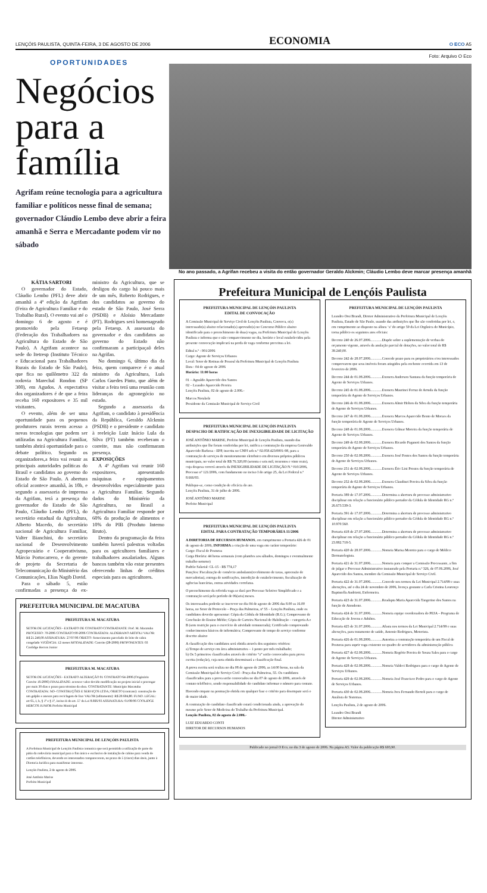LENÇÓIS PAULISTA, QUINTA-FEIRA, 3 DE AGOSTO DE 2006 ECONOMIA O ECO A5
OPORTUNIDADES
Negócios
para a
família
Agrifam reúne tecnologia para a agricultura familiar e políticos nesse final de semana; governador Cláudio Lembo deve abrir a feira amanhã e Serra e Mercadante podem vir no sábado
Foto: Arquivo O Eco
No ano passado, a Agrifan recebeu a visita do então governador Geraldo Alckmin; Cláudio Lembo deve marcar presença amanhã
KÁTIA SARTORI
O governador do Estado, Cláudio Lembo (PFL) deve abrir amanhã a 4ª edição da Agrifam (Feira de Agricultura Familiar e do Trabalho Rural). O evento vai até o domingo 6 de agosto e é promovido pela Fetaesp (Federação dos Trabalhadores na Agricultura do Estado de São Paulo). A Agrifam acontece na sede do Itetresp (Instituto Técnico e Educacional para Trabalhadores Rurais do Estado de São Paulo), que fica no quilômetro 322 da rodovia Marechal Rondon (SP 300), em Agudos. A expectativa dos organizadores é de que a feira receba 160 expositores e 35 mil visitantes.
O evento, além de ser uma oportunidade para os pequenos produtores rurais terem acesso a novas tecnologias que podem ser utilizadas na Agricultura Familiar, também abrirá oportunidade para o debate político. Segundo os organizadores,a feira vai reunir as principais autoridades políticas do Brasil e candidatos ao governo do Estado de São Paulo. A abertura oficial acontece amanhã, às 10h, e segundo a assessoria de imprensa da Agrifam, terá a presença do governador do Estado de São Paulo, Cláudio Lembo (PFL), do secretário estadual da Agricultura, Alberto Macedo, do secretário nacional de Agricultura Familiar, Valter Bianchini, do secretário nacional de Desenvolvimento Agropecuário e Cooperativismo, Márcio Portocarrero, e do gerente de projeto da Secretaria de Telecomunicação do Ministério das Comunicações, Elias Nagib David.
Para o sábado 5, estão confirmadas a presença do ex-ministro da Agricultura, que se desligou do cargo há pouco mais de um mês, Roberto Rodrigues, e dos candidatos ao governo do estado de São Paulo, José Serra (PSDB) e Aloísio Mercadante (PT). Rodrigues será homenageado pela Fetaesp. A assessoria do governador e dos candidatos ao governo do Estado não confirmaram a participaçaõ deles na Agrifan.
No domingo 6, último dia da feira, quem comparece é o atual ministro da Agricultura, Luís Carlos Guedes Pinto, que além de visitar a feira terá uma reunião com lideranças do agronegócio no estado.
Segundo a assessoria da Agrifam, o candidato à presidência da República, Geraldo Alckmin (PSDB) e o presidente e candidato à reeleição Luiz Inácio Lula da Silva (PT) também receberam o convite, mas não confirmaram presença.
EXPOSIÇÕES
A 4ª Agrifam vai reunir 160 expositores, apresentando máquinas e equipamentos desenvolvidos especialmente para a Agricultura Familiar. Segundo dados do Ministério da Agricultura, no Brasil a Agricultura Familiar responde por 60% da produção de alimentos e 10% do PIB (Produto Interno Bruto).
Dentro da programação da feira também haverá palestras voltadas para os agricultores familiares e trabalhadores assalariados. Alguns bancos também vão estar presentes oferecendo linhas de créditos especiais para os agricultores.
PREFEITURA MUNICIPAL DE MACATUBA
PREFEITURA M. MACATUBA
SETOR DE LICITAÇÕES - EXTRATO DE CONTRATO CONTRATANTE: Pref. M. Macatuba PROCESSO: 70-2006 CONTRATO:90-2006 CONTRATADA: ALDEIRANO ARTIOLI VALOR: R$ 21.240,00 ASSINATURA: 27/07/06 OBJETO: fornecimento parcelado de leite de cabra congelado VIGÊNCIA: 12 meses MODALIDADE: Convite (28-2006) PROPONENTES: 03 Coolidge Hercos Junior
PREFEITURA M. MACATUBA
SETOR DE LICITAÇÕES - EXTRATO ALTERAÇÃO 01 CONTRATO 64-2006 (Originário Convite 16-2006) FINALIDADE: acrescer valor devido modificação no projeto inicial e prorrogar por mais 30 dias o prazo para término da obra. CONTRATANTE: Município Macatuba CONTRATADA: ND- CONSTRUÇÕES E SERVIÇOS LTDA; OBJETO (contrato): construção de um galpão e anexos para reciclagem de lixo VALOR (aditamento): R$ 20.604,80. FUND. LEGAL: art 65, I, b, § 1º e § 1º, inciso II do art. 57 da Lei 8.666/93 ASSINATURA: 01/08/06 COOLIDGE HERCOS JUNIOR Prefeito Municipal
PREFEITURA MUNICIPAL DE LENÇÓIS PAULISTA
A Prefeitura Municipal de Lençóis Paulista comunica que será permitido a utilização de parte do pátio da rodoviária municipal para o fim único e exclusivo de instalação de cabine para venda de cartões telefônicos, devendo os interessados comparecerem, no prazo de 5 (cinco) dias úteis, junto à Diretoria Jurídica para manifestar interesse.
Lençóis Paulista, 2 de agosto de 2006.
José Antônio Marise
Prefeito Municipal
Prefeitura Municipal de Lençóis Paulista
PREFEITURA MUNICIPAL DE LENÇÓIS PAULISTA
EDITAL DE CONVOCAÇÃO
A Comissão Municipal de Serviço Civil de Lençóis Paulista, Convoca, o(s) interessado(s) abaixo relacionado(s) aprovado(s) no Concurso Público abaixo identificado para o preenchimento de duas) vagas, na Prefeitura Municipal de Lençóis Paulista e informa que o não comparecimento no dia, horário e local estabelecidos pela presente convocação implicará na perda de vaga conforme preceitua a lei.
Edital n.º : 001/2006
Cargo: Agente de Serviços Urbanos
Local: Setor de Rotinas de Pessoal da Prefeitura Municipal de Lençóis Paulista
Data : 04 de agosto de 2006
Horário: 11:00 horas
01 – Agnaldo Aparecido dos Santos
02 – Leandro Aparecido Pereira
Lençóis Paulista, 02 de agosto de 2.006.-
Marcos Norabele
Presidente da Comissão Municipal de Serviço Civil
PREFEITURA MUNICIPAL DE LENÇÓIS PAULISTA
DESPACHO DE RATIFICAÇÃO DE INEXIGIBILIDADE DE LICITAÇÃO
JOSÉ ANTÔNIO MARISE, Prefeito Municipal de Lençóis Paulista, usando das atribuições que lhe foram conferidas por lei, ratifica a contratação da empresa Genivaldo Aparecido Barbosa - EPP, inscrita no CNPJ sob n.º 02.058.423/0001-98, para a contratação de serviços de monitoramento eletrônico em diversos próprios públicos municipais, no valor total de R$ 76.320,00 (setenta e seis mil, trezentos e vinte reais), cuja despesa correrá através da INEXIGIBILIDADE DE LICITAÇÃO N.º 010/2006, Processo nº 121/2006, com fundamento no inciso I do artigo 25, da Lei Federal n.º 8.666/93.
Publique-se, como condição de eficácia do ato.
Lençóis Paulista, 31 de julho de 2006.
JOSÉ ANTÔNIO MARISE
Prefeito Municipal
PREFEITURA MUNICIPAL DE LENÇÓIS PAULISTA
EDITAL PARA CONTRATAÇÃO TEMPORÁRIA 11/2006
A DIRETORIA DE RECURSOS HUMANOS, em cumprimento a Portaria 426 de 01 de agosto de 2006, INFORMA a criação de uma vaga em caráter temporário:
Cargo: Fiscal de Posturas
Carga Horária: 44 horas semanais (com plantões aos sábados, domingos e eventualmente trabalho noturno)
Padrão Salarial: CL-15 - R$ 774,17
Funções: Fiscalização de comércio ambulante(recebimento de taxas, apreensão de mercadorias), entrega de notificações, interdição de estabelecimento, fiscalização de agências bancárias, outras atividades correlatas.
O preenchimento da referida vaga se dará por Processo Seletivo Simplificado e a contratação será pelo período de 06(seis) meses.
Os interessados poderão se inscrever no dia 04 de agosto de 2006 das 8.00 as 16.00 horas, no Setor de Protocolo – Praça das Palmeiras, nº 55 – Lençóis Paulista, onde os candidatos deverão apresentar: Cópia da Cédula de Identidade (R.G.); Comprovante de Conclusão do Ensino Médio; Cópia de Carteira Nacional de Habilitação – categoria A e B (sem restrição para o exercício de atividade remunerada); Certificado comprovando conhecimentos básicos de informática; Comprovante de tempo de serviço conforme descrito abaixo
A classificação dos candidatos será obtida através dos seguintes critérios:
a) Tempo de serviço em área administrativa – 1 ponto por mês trabalhado;
b) Os 5 primeiros classificados através do critério “a” serão convocados para prova escrita (redação), cuja nota obtida determinará a classificação final.
A prova escrita será realiza no dia 08 de agosto de 2006, as 14:00 horas, na sala da Comissão Municipal de Serviço Civil - Praça das Palmeiras, 55. Os candidatos classificados para a prova serão convocados no dia 07 de agosto de 2006, através de contato telefônico, sendo responsabilidade do candidato informar o número para contato.
Havendo empate na pontuação obtida em qualquer fase o critério para desempate será o de maior idade.
A contratação do candidato classificado estará condicionada ainda, a aprovação do mesmo pelo Setor de Medicina do Trabalho da Prefeitura Municipal.
Lençóis Paulista, 02 de agosto de 2.006.-
LUIZ EDUARDO CONTI
DIRETOR DE RECURSOS HUMANOS
PREFEITURA MUNICIPAL DE LENÇÓIS PAULISTA
Leandro Orsi Brandi, Diretor Administrativo da Prefeitura Municipal de Lençóis Paulista, Estado de São Paulo, usando das atribuições que lhe são conferidas por lei, e, em cumprimento ao disposto na alínea ‘a’ do artigo 59 da Lei Orgânica do Município, torna público os seguintes atos oficiais:
Decreto 240 de 26.07.2006.............Dispõe sobre a suplementação de verbas do orçamento vigente, através da anulação parcial de dotações, no valor total de R$ 39.240,00.
Decreto 242 de 28.07.2006.............Concede prazo para os proprietários e/ou interessados comprovarem que seus imóveis foram atingidos pela enchente ocorrida em 13 de fevereiro de 2006.
Decreto 244 de 01.08.2006.............Exonera Anderson Santana da função temporária de Agente de Serviços Urbanos.
Decreto 245 de 01.08.2006.............Exonera Maurinei Ferraz de Arruda da função temporária de Agente de Serviços Urbanos.
Decreto 246 de 01.08.2006.............Exonera Almir Helton da Silva da função temporária de Agente de Serviços Urbanos.
Decreto 247 de 01.08.2006.............Exonera Marcos Aparecido Bento de Moraes da função temporária de Agente de Serviços Urbanos.
Decreto 248 de 01.08.2006.............Exonera Gilmar Moreira da função temporária de Agente de Serviços Urbanos.
Decreto 249 de 02.08.2006.............Exonera Ricardo Paganoti dos Santos da função temporária de Agente de Serviços Urbanos.
Decreto 250 de 02.08.2006.............Exonera José Fontes dos Santos da função temporária de Agente de Serviços Urbanos.
Decreto 251 de 02.08.2006.............Exonera Éric Lini Prestes da função temporária de Agente de Serviços Urbanos.
Decreto 252 de 02.08.2006.............Exonera Claudinei Pereira da Silva da função temporária de Agente de Serviços Urbanos.
Portaria 389 de 17.07.2006.............Determina a abertura de processo administrativo disciplinar em relação a funcionário público portador da Cédula de Identidade RG n.º 26.673.539-3.
Portaria 391 de 17.07.2006.............Determina a abertura de processo administrativo disciplinar em relação a funcionário público portador da Cédula de Identidade RG n.º 10.970.560.
Portaria 418 de 27.07.2006.............Determina a abertura de processo administrativo disciplinar em relação a funcionário público portador da Cédula de Identidade RG n.º 23.882.718-5.
Portaria 420 de 28.07.2006.............Nomeia Marisa Moretto para o cargo de Médico Dermatologista.
Portaria 421 de 31.07.2006.............Nomeia para compor a Comissão Processante, a fim de julgar o Processo Administrativo instaurado pela Portaria n.º 326, de 07.06.2006, José Aparecido dos Santos, membro da Comissão Municipal de Serviço Civil.
Portaria 422 de 31.07.2006.............Concede nos termos da Lei Municipal 2.714/99 e suas alterações, até o dia 24 de novembro de 2006, licença gestante a Carla Cristina Lourenço Baptistella Andriotti, Enfermeira.
Portaria 423 de 31.07.2006.............Readapta Maria Aparecida Tangerino dos Santos na função de Atendente.
Portaria 424 de 31.07.2006.............Nomeia equipe coordenadora do PEJA – Programa de Educação de Jovens e Adultos.
Portaria 425 de 31.07.2006.............Afasta nos termos da Lei Municipal 2.714/99 e suas alterações, para tratamento de saúde, Antonio Rodrigues, Motorista.
Portaria 426 de 01.08.2006.............Autoriza a contratação temporária de um Fiscal de Posturas para suprir vaga existente no quadro de servidores da administração pública
Portaria 427 de 02.08.2006.............Nomeia Rogério Pereira de Souza Sales para o cargo de Agente de Serviços Urbanos.
Portaria 428 de 02.08.2006.............Nomeia Valdeci Rodrigues para o cargo de Agente de Serviços Urbanos.
Portaria 429 de 02.08.2006.............Nomeia José Francisco Pedro para o cargo de Agente de Serviços Urbanos.
Portaria 430 de 02.08.2006.............Nomeia Ives Fernando Bertoli para o cargo de Analista de Sistemas.
Lençóis Paulista, 2 de agosto de 2006.
Leandro Orsi Brandi
Diretor Administrativo
Publicado no jornal O Eco, no dia 3 de agosto de 2006. Na página A5. Valor da publicação R$ 693,90.